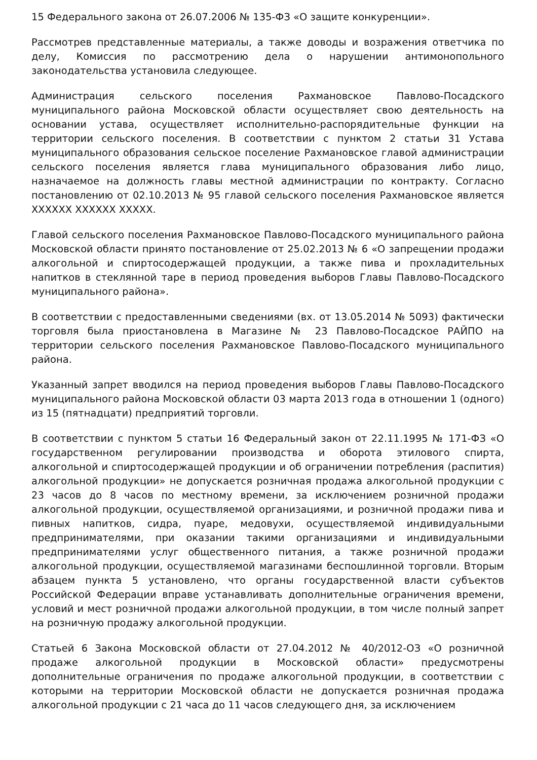15 Федерального закона от 26.07.2006 № 135-ФЗ «О защите конкуренции».
Рассмотрев представленные материалы, а также доводы и возражения ответчика по делу, Комиссия по рассмотрению дела о нарушении антимонопольного законодательства установила следующее.
Администрация сельского поселения Рахмановское Павлово-Посадского муниципального района Московской области осуществляет свою деятельность на основании устава, осуществляет исполнительно-распорядительные функции на территории сельского поселения. В соответствии с пунктом 2 статьи 31 Устава муниципального образования сельское поселение Рахмановское главой администрации сельского поселения является глава муниципального образования либо лицо, назначаемое на должность главы местной администрации по контракту. Согласно постановлению от 02.10.2013 № 95 главой сельского поселения Рахмановское является XXXXXX XXXXXX XXXXX.
Главой сельского поселения Рахмановское Павлово-Посадского муниципального района Московской области принято постановление от 25.02.2013 № 6 «О запрещении продажи алкогольной и спиртосодержащей продукции, а также пива и прохладительных напитков в стеклянной таре в период проведения выборов Главы Павлово-Посадского муниципального района».
В соответствии с предоставленными сведениями (вх. от 13.05.2014 № 5093) фактически торговля была приостановлена в Магазине № 23 Павлово-Посадское РАЙПО на территории сельского поселения Рахмановское Павлово-Посадского муниципального района.
Указанный запрет вводился на период проведения выборов Главы Павлово-Посадского муниципального района Московской области 03 марта 2013 года в отношении 1 (одного) из 15 (пятнадцати) предприятий торговли.
В соответствии с пунктом 5 статьи 16 Федеральный закон от 22.11.1995 № 171-ФЗ «О государственном регулировании производства и оборота этилового спирта, алкогольной и спиртосодержащей продукции и об ограничении потребления (распития) алкогольной продукции» не допускается розничная продажа алкогольной продукции с 23 часов до 8 часов по местному времени, за исключением розничной продажи алкогольной продукции, осуществляемой организациями, и розничной продажи пива и пивных напитков, сидра, пуаре, медовухи, осуществляемой индивидуальными предпринимателями, при оказании такими организациями и индивидуальными предпринимателями услуг общественного питания, а также розничной продажи алкогольной продукции, осуществляемой магазинами беспошлинной торговли. Вторым абзацем пункта 5 установлено, что органы государственной власти субъектов Российской Федерации вправе устанавливать дополнительные ограничения времени, условий и мест розничной продажи алкогольной продукции, в том числе полный запрет на розничную продажу алкогольной продукции.
Статьей 6 Закона Московской области от 27.04.2012 № 40/2012-ОЗ «О розничной продаже алкогольной продукции в Московской области» предусмотрены дополнительные ограничения по продаже алкогольной продукции, в соответствии с которыми на территории Московской области не допускается розничная продажа алкогольной продукции с 21 часа до 11 часов следующего дня, за исключением